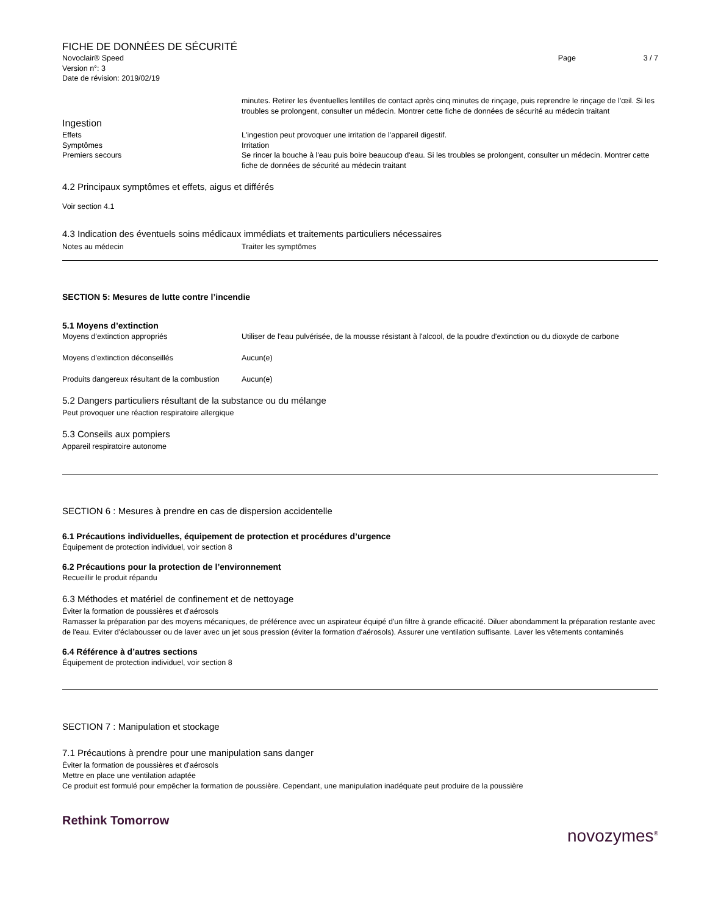FICHE DE DONNÉES DE SÉCURITÉ
Novoclair® Speed Page 3 / 7
Version n°: 3
Date de révision: 2019/02/19
minutes. Retirer les éventuelles lentilles de contact après cinq minutes de rinçage, puis reprendre le rinçage de l'œil. Si les troubles se prolongent, consulter un médecin. Montrer cette fiche de données de sécurité au médecin traitant
Ingestion
Effets L'ingestion peut provoquer une irritation de l'appareil digestif.
Symptômes Irritation
Premiers secours Se rincer la bouche à l'eau puis boire beaucoup d'eau. Si les troubles se prolongent, consulter un médecin. Montrer cette fiche de données de sécurité au médecin traitant
4.2 Principaux symptômes et effets, aigus et différés
Voir section 4.1
4.3 Indication des éventuels soins médicaux immédiats et traitements particuliers nécessaires
Notes au médecin Traiter les symptômes
SECTION 5: Mesures de lutte contre l’incendie
5.1 Moyens d’extinction
Moyens d’extinction appropriés Utiliser de l'eau pulvérisée, de la mousse résistant à l'alcool, de la poudre d'extinction ou du dioxyde de carbone
Moyens d’extinction déconseillés Aucun(e)
Produits dangereux résultant de la combustion
Aucun(e)
5.2 Dangers particuliers résultant de la substance ou du mélange
Peut provoquer une réaction respiratoire allergique
5.3 Conseils aux pompiers
Appareil respiratoire autonome
SECTION 6 : Mesures à prendre en cas de dispersion accidentelle
6.1 Précautions individuelles, équipement de protection et procédures d’urgence
Équipement de protection individuel, voir section 8
6.2 Précautions pour la protection de l’environnement
Recueillir le produit répandu
6.3 Méthodes et matériel de confinement et de nettoyage
Éviter la formation de poussières et d'aérosols
Ramasser la préparation par des moyens mécaniques, de préférence avec un aspirateur équipé d'un filtre à grande efficacité. Diluer abondamment la préparation restante avec de l'eau. Eviter d'éclabousser ou de laver avec un jet sous pression (éviter la formation d'aérosols). Assurer une ventilation suffisante. Laver les vêtements contaminés
6.4 Référence à d’autres sections
Équipement de protection individuel, voir section 8
SECTION 7 : Manipulation et stockage
7.1 Précautions à prendre pour une manipulation sans danger
Éviter la formation de poussières et d'aérosols
Mettre en place une ventilation adaptée
Ce produit est formulé pour empêcher la formation de poussière. Cependant, une manipulation inadéquate peut produire de la poussière
Rethink Tomorrow
novozymes<sup>®</sup>